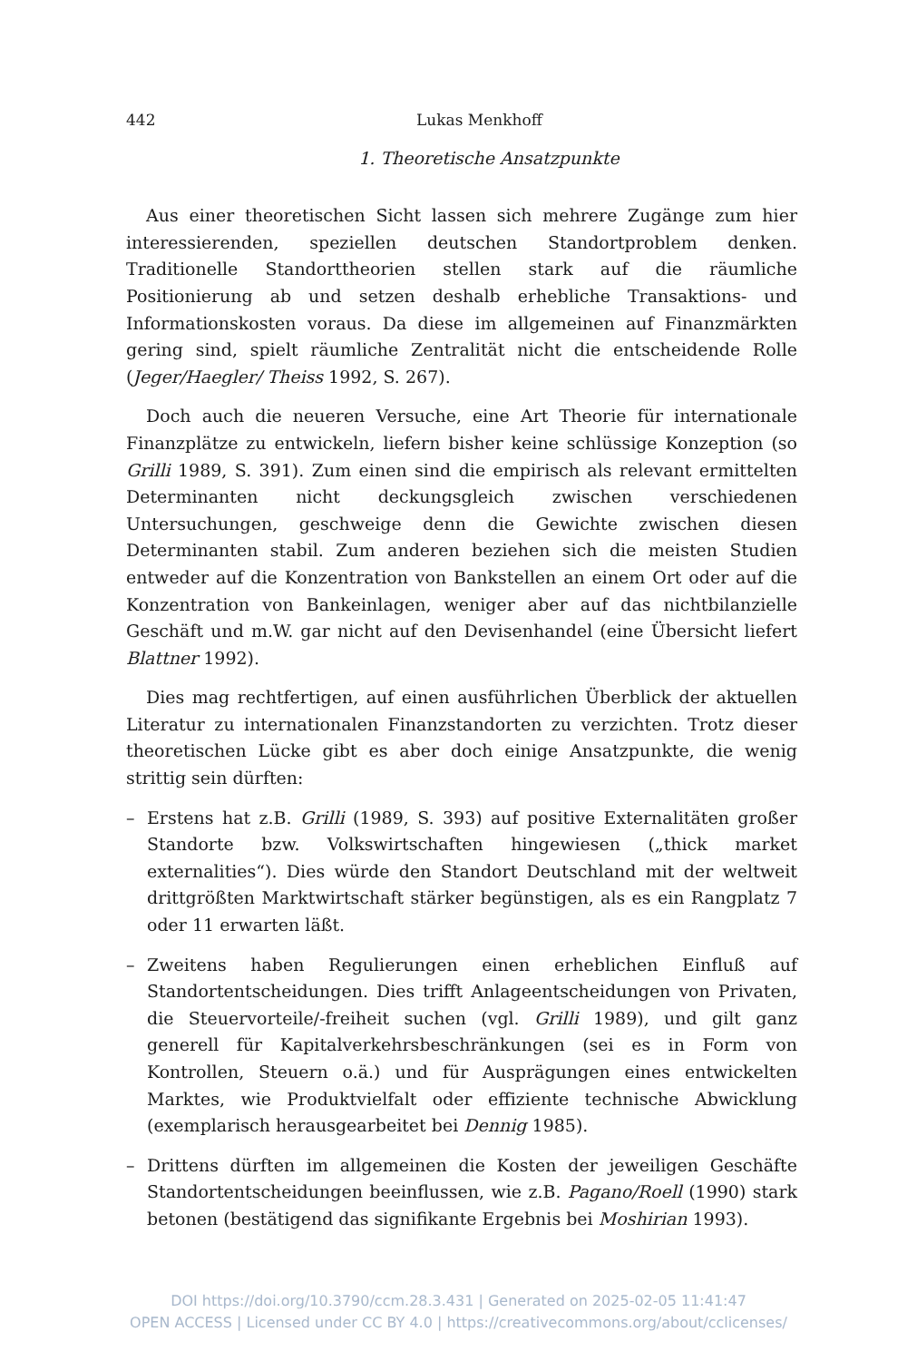442 Lukas Menkhoff
1. Theoretische Ansatzpunkte
Aus einer theoretischen Sicht lassen sich mehrere Zugänge zum hier interessierenden, speziellen deutschen Standortproblem denken. Traditionelle Standorttheorien stellen stark auf die räumliche Positionierung ab und setzen deshalb erhebliche Transaktions- und Informationskosten voraus. Da diese im allgemeinen auf Finanzmärkten gering sind, spielt räumliche Zentralität nicht die entscheidende Rolle (Jeger/Haegler/ Theiss 1992, S. 267).
Doch auch die neueren Versuche, eine Art Theorie für internationale Finanzplätze zu entwickeln, liefern bisher keine schlüssige Konzeption (so Grilli 1989, S. 391). Zum einen sind die empirisch als relevant ermittelten Determinanten nicht deckungsgleich zwischen verschiedenen Untersuchungen, geschweige denn die Gewichte zwischen diesen Determinanten stabil. Zum anderen beziehen sich die meisten Studien entweder auf die Konzentration von Bankstellen an einem Ort oder auf die Konzentration von Bankeinlagen, weniger aber auf das nichtbilanzielle Geschäft und m.W. gar nicht auf den Devisenhandel (eine Übersicht liefert Blattner 1992).
Dies mag rechtfertigen, auf einen ausführlichen Überblick der aktuellen Literatur zu internationalen Finanzstandorten zu verzichten. Trotz dieser theoretischen Lücke gibt es aber doch einige Ansatzpunkte, die wenig strittig sein dürften:
– Erstens hat z.B. Grilli (1989, S. 393) auf positive Externalitäten großer Standorte bzw. Volkswirtschaften hingewiesen („thick market externalities“). Dies würde den Standort Deutschland mit der weltweit drittgrößten Marktwirtschaft stärker begünstigen, als es ein Rangplatz 7 oder 11 erwarten läßt.
– Zweitens haben Regulierungen einen erheblichen Einfluß auf Standortentscheidungen. Dies trifft Anlageentscheidungen von Privaten, die Steuervorteile/-freiheit suchen (vgl. Grilli 1989), und gilt ganz generell für Kapitalverkehrsbeschränkungen (sei es in Form von Kontrollen, Steuern o.ä.) und für Ausprägungen eines entwickelten Marktes, wie Produktvielfalt oder effiziente technische Abwicklung (exemplarisch herausgearbeitet bei Dennig 1985).
– Drittens dürften im allgemeinen die Kosten der jeweiligen Geschäfte Standortentscheidungen beeinflussen, wie z.B. Pagano/Roell (1990) stark betonen (bestätigend das signifikante Ergebnis bei Moshirian 1993).
DOI https://doi.org/10.3790/ccm.28.3.431 | Generated on 2025-02-05 11:41:47
OPEN ACCESS | Licensed under CC BY 4.0 | https://creativecommons.org/about/cclicenses/